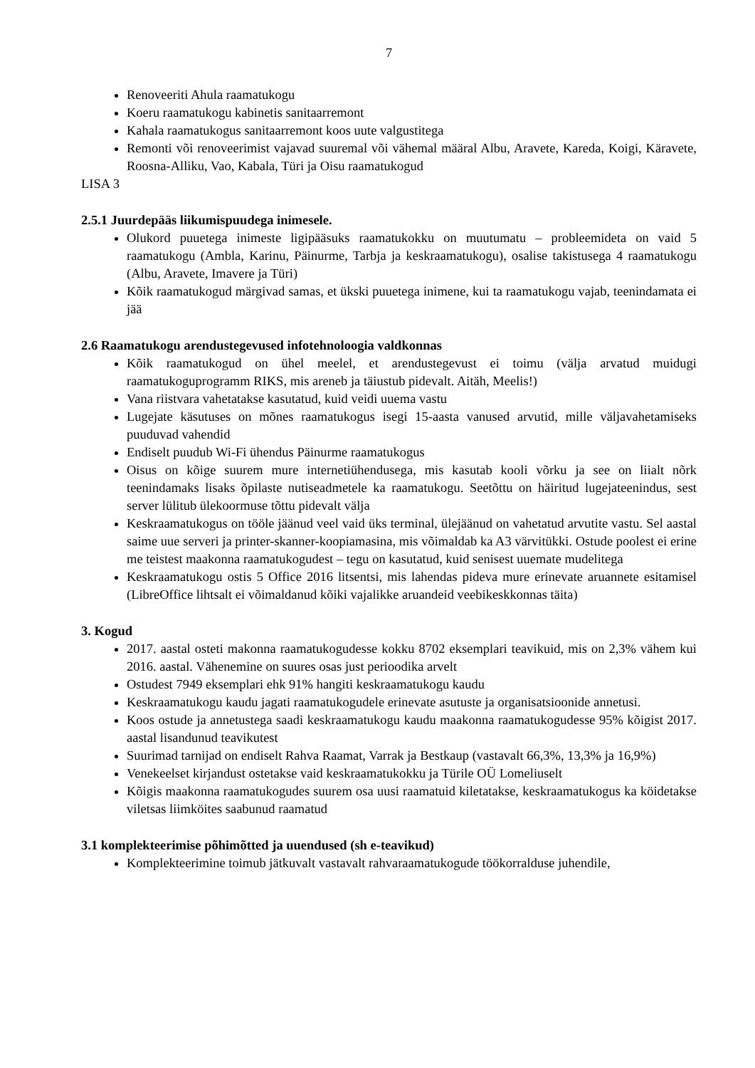7
Renoveeriti Ahula raamatukogu
Koeru raamatukogu kabinetis sanitaarremont
Kahala raamatukogus sanitaarremont koos uute valgustitega
Remonti või renoveerimist vajavad suuremal või vähemal määral Albu, Aravete, Kareda, Koigi, Käravete, Roosna-Alliku, Vao, Kabala, Türi ja Oisu raamatukogud
LISA 3
2.5.1 Juurdepääs liikumispuudega inimesele.
Olukord puuetega inimeste ligipääsuks raamatukokku on muutumatu – probleemideta on vaid 5 raamatukogu (Ambla, Karinu, Päinurme, Tarbja ja keskraamatukogu), osalise takistusega 4 raamatukogu (Albu, Aravete, Imavere ja Türi)
Kõik raamatukogud märgivad samas, et ükski puuetega inimene, kui ta raamatukogu vajab, teenindamata ei jää
2.6 Raamatukogu arendustegevused infotehnoloogia valdkonnas
Kõik raamatukogud on ühel meelel, et arendustegevust ei toimu (välja arvatud muidugi raamatukoguprogramm RIKS, mis areneb ja täiustub pidevalt. Aitäh, Meelis!)
Vana riistvara vahetatakse kasutatud, kuid veidi uuema vastu
Lugejate käsutuses on mõnes raamatukogus isegi 15-aasta vanused arvutid, mille väljavahetamiseks puuduvad vahendid
Endiselt puudub Wi-Fi ühendus Päinurme raamatukogus
Oisus on kõige suurem mure internetiühendusega, mis kasutab kooli võrku ja see on liialt nõrk teenindamaks lisaks õpilaste nutiseadmetele ka raamatukogu. Seetõttu on häiritud lugejateenindus, sest server lülitub ülekoormuse tõttu pidevalt välja
Keskraamatukogus on tööle jäänud veel vaid üks terminal, ülejäänud on vahetatud arvutite vastu. Sel aastal saime uue serveri ja printer-skanner-koopiamasina, mis võimaldab ka A3 värvitükki. Ostude poolest ei erine me teistest maakonna raamatukogudest – tegu on kasutatud, kuid senisest uuemate mudelitega
Keskraamatukogu ostis 5 Office 2016 litsentsi, mis lahendas pideva mure erinevate aruannete esitamisel (LibreOffice lihtsalt ei võimaldanud kõiki vajalikke aruandeid veebikeskkonnas täita)
3. Kogud
2017. aastal osteti makonna raamatukogudesse kokku 8702 eksemplari teavikuid, mis on 2,3% vähem kui 2016. aastal. Vähenemine on suures osas just perioodika arvelt
Ostudest 7949 eksemplari ehk 91% hangiti keskraamatukogu kaudu
Keskraamatukogu kaudu jagati raamatukogudele erinevate asutuste ja organisatsioonide annetusi.
Koos ostude ja annetustega saadi keskraamatukogu kaudu maakonna raamatukogudesse 95% kõigist 2017. aastal lisandunud teavikutest
Suurimad tarnijad on endiselt Rahva Raamat, Varrak ja Bestkaup (vastavalt 66,3%, 13,3% ja 16,9%)
Venekeelset kirjandust ostetakse vaid keskraamatukokku ja Türile OÜ Lomeliuselt
Kõigis maakonna raamatukogudes suurem osa uusi raamatuid kiletatakse, keskraamatukogus ka köidetakse viletsas liimköites saabunud raamatud
3.1 komplekteerimise põhimõtted ja uuendused (sh e-teavikud)
Komplekteerimine toimub jätkuvalt vastavalt rahvaraamatukogude töökorralduse juhendile,